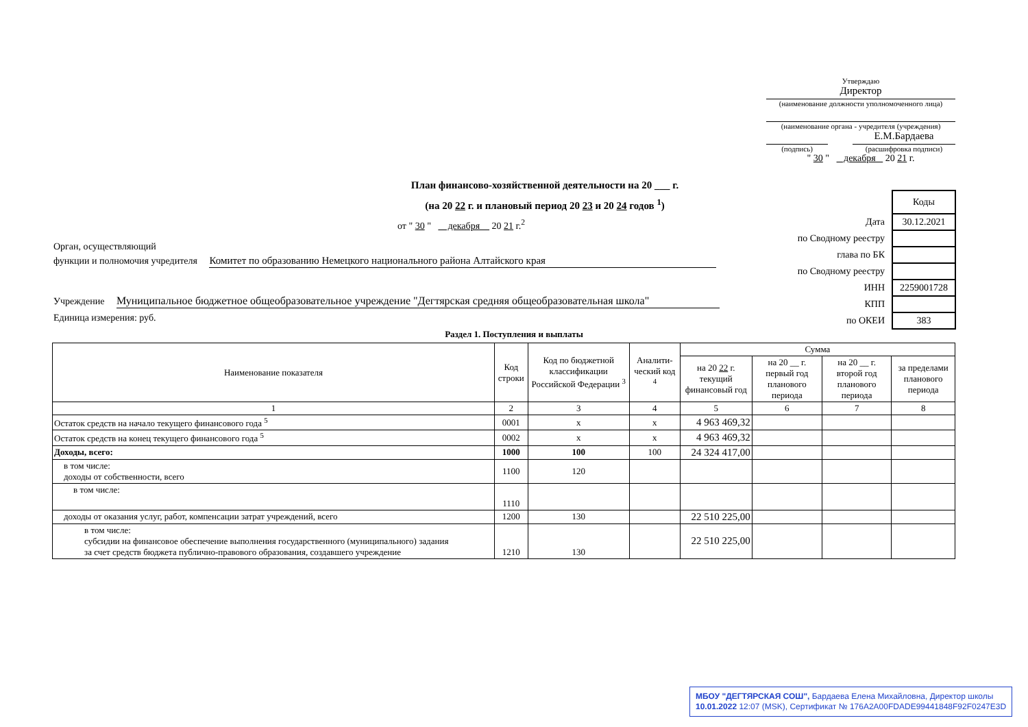Утверждаю
Директор
(наименование должности уполномоченного лица)
(наименование органа - учредителя (учреждения)
(подпись)
Е.М.Бардаева
(расшифровка подписи)
" 30 " декабря 20 21 г.
План финансово-хозяйственной деятельности на 20 ___ г.
(на 20 22 г. и плановый период 20 23 и 20 24 годов <sup>1</sup>)
от " 30 " декабря 20 21 г.<sup>2</sup>
| | Коды |
| Дата | 30.12.2021 |
| по Сводному реестру | |
| глава по БК | |
| по Сводному реестру | |
| ИНН | 2259001728 |
| КПП | |
| по ОКЕИ | 383 |
Орган, осуществляющий
функции и полномочия учредителя Комитет по образованию Немецкого национального района Алтайского края
Учреждение Муниципальное бюджетное общеобразовательное учреждение "Дегтярская средняя общеобразовательная школа"
Единица измерения: руб.
Раздел 1. Поступления и выплаты
| Наименование показателя | Код строки | Код по бюджетной классификации Российской Федерации <sup>3</sup> | Аналити-ческий код <sup>4</sup> | Сумма | | | |
| --- | --- | --- | --- | --- | --- | --- | --- |
| | | | | на 20 22 г. текущий финансовый год | на 20 __ г. первый год планового периода | на 20 __ г. второй год планового периода | за пределами планового периода |
| 1 | 2 | 3 | 4 | 5 | 6 | 7 | 8 |
| Остаток средств на начало текущего финансового года <sup>5</sup> | 0001 | x | x | 4 963 469,32 | | | |
| Остаток средств на конец текущего финансового года <sup>5</sup> | 0002 | x | x | 4 963 469,32 | | | |
| Доходы, всего: | 1000 | 100 | 100 | 24 324 417,00 | | | |
| в том числе: доходы от собственности, всего | 1100 | 120 | | | | | |
| в том числе: | 1110 | | | | | | |
| доходы от оказания услуг, работ, компенсации затрат учреждений, всего | 1200 | 130 | | 22 510 225,00 | | | |
| в том числе: субсидии на финансовое обеспечение выполнения государственного (муниципального) задания за счет средств бюджета публично-правового образования, создавшего учреждение | 1210 | 130 | | 22 510 225,00 | | | |
МБОУ "ДЕГТЯРСКАЯ СОШ", Бардаева Елена Михайловна, Директор школы
10.01.2022 12:07 (MSK), Сертификат № 176A2A00FDADE99441848F92F0247E3D